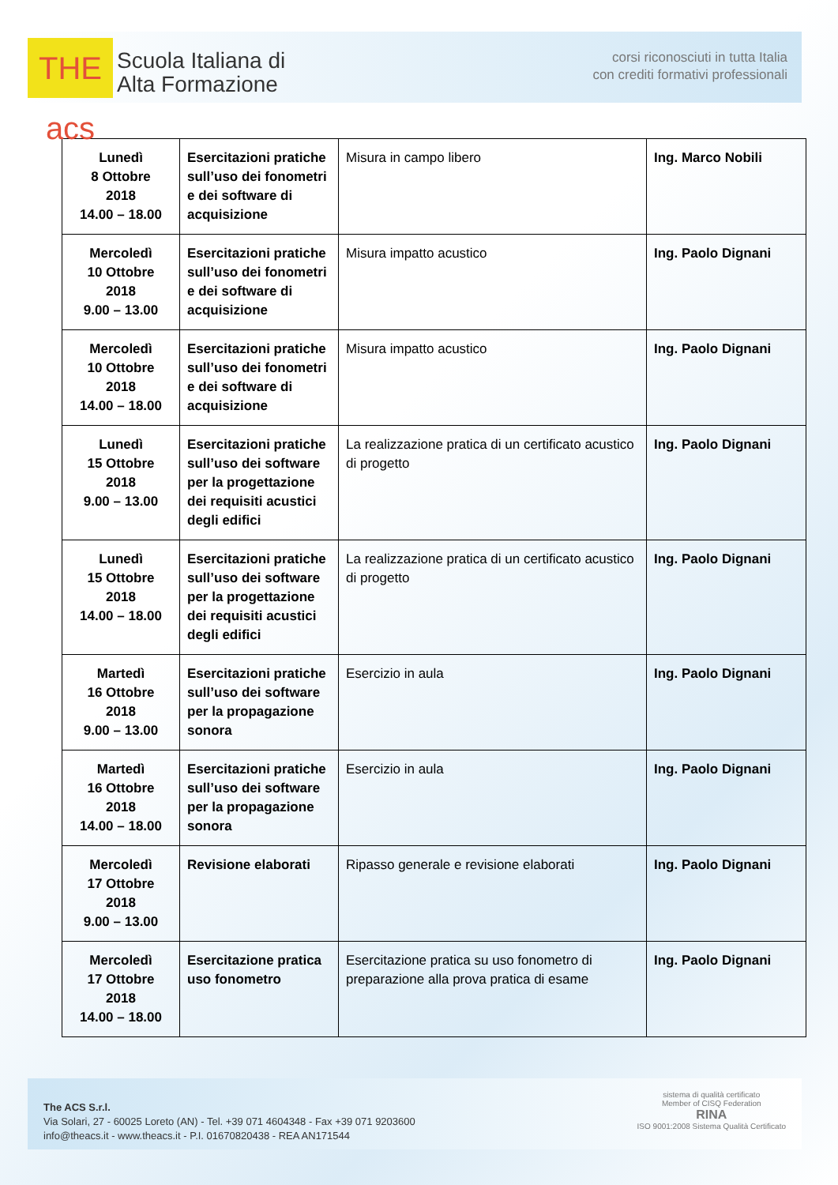THE acs
Scuola Italiana di
Alta Formazione
corsi riconosciuti in tutta Italia
con crediti formativi professionali
| Lunedì 8 Ottobre 2018 14.00 – 18.00 | Esercitazioni pratiche sull’uso dei fonometri e dei software di acquisizione | Misura in campo libero | Ing. Marco Nobili |
| Mercoledì 10 Ottobre 2018 9.00 – 13.00 | Esercitazioni pratiche sull’uso dei fonometri e dei software di acquisizione | Misura impatto acustico | Ing. Paolo Dignani |
| Mercoledì 10 Ottobre 2018 14.00 – 18.00 | Esercitazioni pratiche sull’uso dei fonometri e dei software di acquisizione | Misura impatto acustico | Ing. Paolo Dignani |
| Lunedì 15 Ottobre 2018 9.00 – 13.00 | Esercitazioni pratiche sull’uso dei software per la progettazione dei requisiti acustici degli edifici | La realizzazione pratica di un certificato acustico di progetto | Ing. Paolo Dignani |
| Lunedì 15 Ottobre 2018 14.00 – 18.00 | Esercitazioni pratiche sull’uso dei software per la progettazione dei requisiti acustici degli edifici | La realizzazione pratica di un certificato acustico di progetto | Ing. Paolo Dignani |
| Martedì 16 Ottobre 2018 9.00 – 13.00 | Esercitazioni pratiche sull’uso dei software per la propagazione sonora | Esercizio in aula | Ing. Paolo Dignani |
| Martedì 16 Ottobre 2018 14.00 – 18.00 | Esercitazioni pratiche sull’uso dei software per la propagazione sonora | Esercizio in aula | Ing. Paolo Dignani |
| Mercoledì 17 Ottobre 2018 9.00 – 13.00 | Revisione elaborati | Ripasso generale e revisione elaborati | Ing. Paolo Dignani |
| Mercoledì 17 Ottobre 2018 14.00 – 18.00 | Esercitazione pratica uso fonometro | Esercitazione pratica su uso fonometro di preparazione alla prova pratica di esame | Ing. Paolo Dignani |
The ACS S.r.l.
Via Solari, 27 - 60025 Loreto (AN) - Tel. +39 071 4604348 - Fax +39 071 9203600
info@theacs.it - www.theacs.it - P.I. 01670820438 - REA AN171544
sistema di qualità certificato
Member of CISQ Federation
RINA
ISO 9001:2008 Sistema Qualità Certificato